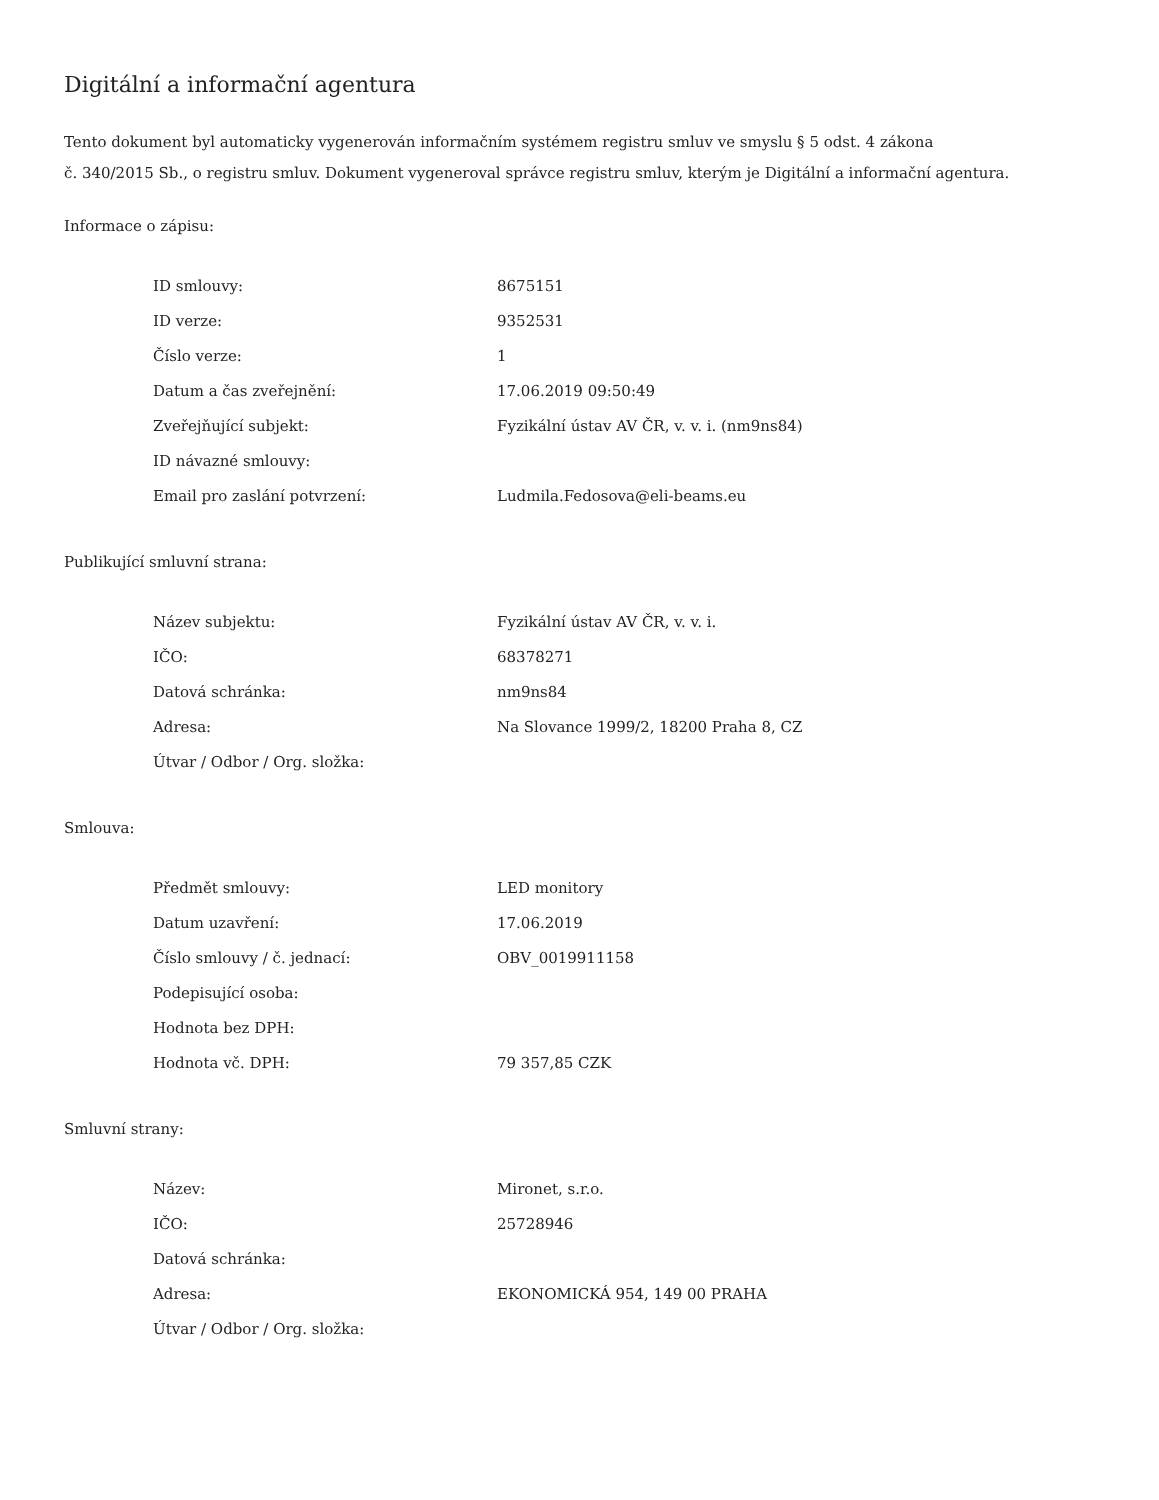Digitální a informační agentura
Tento dokument byl automaticky vygenerován informačním systémem registru smluv ve smyslu § 5 odst. 4 zákona
č. 340/2015 Sb., o registru smluv. Dokument vygeneroval správce registru smluv, kterým je Digitální a informační agentura.
Informace o zápisu:
| ID smlouvy: | 8675151 |
| ID verze: | 9352531 |
| Číslo verze: | 1 |
| Datum a čas zveřejnění: | 17.06.2019 09:50:49 |
| Zveřejňující subjekt: | Fyzikální ústav AV ČR, v. v. i. (nm9ns84) |
| ID návazné smlouvy: | |
| Email pro zaslání potvrzení: | Ludmila.Fedosova@eli-beams.eu |
Publikující smluvní strana:
| Název subjektu: | Fyzikální ústav AV ČR, v. v. i. |
| IČO: | 68378271 |
| Datová schránka: | nm9ns84 |
| Adresa: | Na Slovance 1999/2, 18200 Praha 8, CZ |
| Útvar / Odbor / Org. složka: | |
Smlouva:
| Předmět smlouvy: | LED monitory |
| Datum uzavření: | 17.06.2019 |
| Číslo smlouvy / č. jednací: | OBV_0019911158 |
| Podepisující osoba: | |
| Hodnota bez DPH: | |
| Hodnota vč. DPH: | 79 357,85 CZK |
Smluvní strany:
| Název: | Mironet, s.r.o. |
| IČO: | 25728946 |
| Datová schránka: | |
| Adresa: | EKONOMICKÁ 954, 149 00 PRAHA |
| Útvar / Odbor / Org. složka: | |